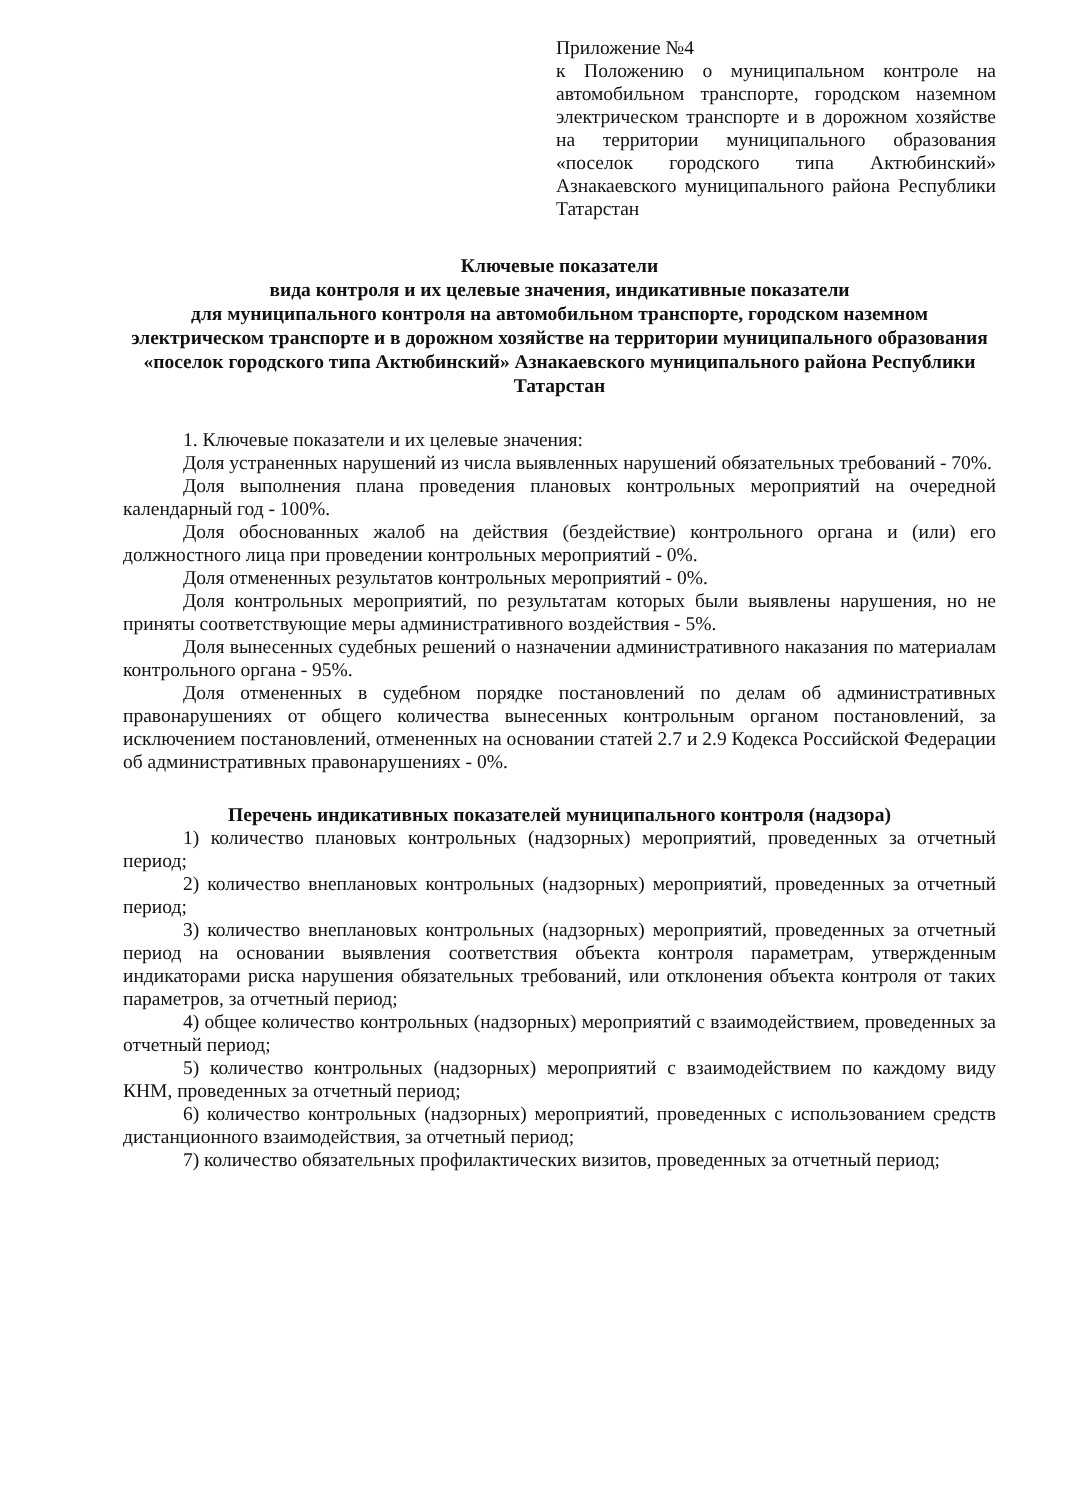Приложение №4
к Положению о муниципальном контроле на автомобильном транспорте, городском наземном электрическом транспорте и в дорожном хозяйстве на территории муниципального образования «поселок городского типа Актюбинский» Азнакаевского муниципального района Республики Татарстан
Ключевые показатели
вида контроля и их целевые значения, индикативные показатели
для муниципального контроля на автомобильном транспорте, городском наземном электрическом транспорте и в дорожном хозяйстве на территории муниципального образования «поселок городского типа Актюбинский» Азнакаевского муниципального района Республики Татарстан
1. Ключевые показатели и их целевые значения:
Доля устраненных нарушений из числа выявленных нарушений обязательных требований - 70%.
Доля выполнения плана проведения плановых контрольных мероприятий на очередной календарный год - 100%.
Доля обоснованных жалоб на действия (бездействие) контрольного органа и (или) его должностного лица при проведении контрольных мероприятий - 0%.
Доля отмененных результатов контрольных мероприятий - 0%.
Доля контрольных мероприятий, по результатам которых были выявлены нарушения, но не приняты соответствующие меры административного воздействия - 5%.
Доля вынесенных судебных решений о назначении административного наказания по материалам контрольного органа - 95%.
Доля отмененных в судебном порядке постановлений по делам об административных правонарушениях от общего количества вынесенных контрольным органом постановлений, за исключением постановлений, отмененных на основании статей 2.7 и 2.9 Кодекса Российской Федерации об административных правонарушениях - 0%.
Перечень индикативных показателей муниципального контроля (надзора)
1) количество плановых контрольных (надзорных) мероприятий, проведенных за отчетный период;
2) количество внеплановых контрольных (надзорных) мероприятий, проведенных за отчетный период;
3) количество внеплановых контрольных (надзорных) мероприятий, проведенных за отчетный период на основании выявления соответствия объекта контроля параметрам, утвержденным индикаторами риска нарушения обязательных требований, или отклонения объекта контроля от таких параметров, за отчетный период;
4) общее количество контрольных (надзорных) мероприятий с взаимодействием, проведенных за отчетный период;
5) количество контрольных (надзорных) мероприятий с взаимодействием по каждому виду КНМ, проведенных за отчетный период;
6) количество контрольных (надзорных) мероприятий, проведенных с использованием средств дистанционного взаимодействия, за отчетный период;
7) количество обязательных профилактических визитов, проведенных за отчетный период;